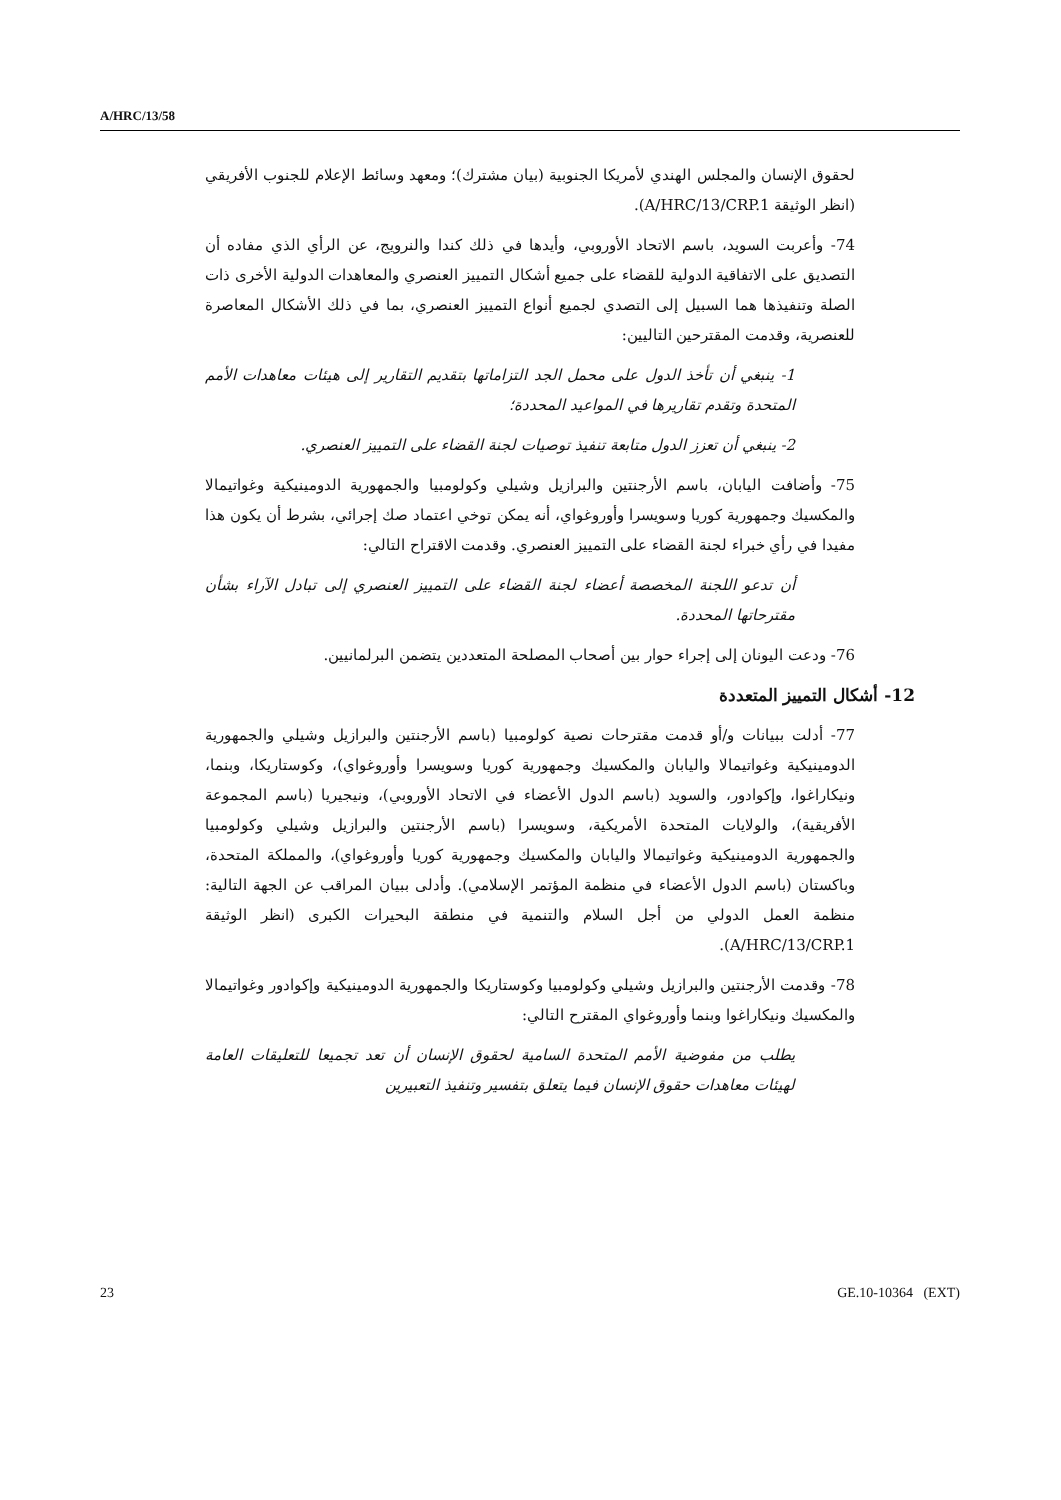A/HRC/13/58
لحقوق الإنسان والمجلس الهندي لأمريكا الجنوبية (بيان مشترك)؛ ومعهد وسائط الإعلام للجنوب الأفريقي (انظر الوثيقة A/HRC/13/CRP.1).
74- وأعربت السويد، باسم الاتحاد الأوروبي، وأيدها في ذلك كندا والنرويج، عن الرأي الذي مفاده أن التصديق على الاتفاقية الدولية للقضاء على جميع أشكال التمييز العنصري والمعاهدات الدولية الأخرى ذات الصلة وتنفيذها هما السبيل إلى التصدي لجميع أنواع التمييز العنصري، بما في ذلك الأشكال المعاصرة للعنصرية، وقدمت المقترحين التاليين:
1- ينبغي أن تأخذ الدول على محمل الجد التزاماتها بتقديم التقارير إلى هيئات معاهدات الأمم المتحدة وتقدم تقاريرها في المواعيد المحددة؛
2- ينبغي أن تعزز الدول متابعة تنفيذ توصيات لجنة القضاء على التمييز العنصري.
75- وأضافت اليابان، باسم الأرجنتين والبرازيل وشيلي وكولومبيا والجمهورية الدومينيكية وغواتيمالا والمكسيك وجمهورية كوريا وسويسرا وأوروغواي، أنه يمكن توخي اعتماد صك إجرائي، بشرط أن يكون هذا مفيدا في رأي خبراء لجنة القضاء على التمييز العنصري. وقدمت الاقتراح التالي:
أن تدعو اللجنة المخصصة أعضاء لجنة القضاء على التمييز العنصري إلى تبادل الآراء بشأن مقترحاتها المحددة.
76- ودعت اليونان إلى إجراء حوار بين أصحاب المصلحة المتعددين يتضمن البرلمانيين.
12- أشكال التمييز المتعددة
77- أدلت ببيانات و/أو قدمت مقترحات نصية كولومبيا (باسم الأرجنتين والبرازيل وشيلي والجمهورية الدومينيكية وغواتيمالا واليابان والمكسيك وجمهورية كوريا وسويسرا وأوروغواي)، وكوستاريكا، وبنما، ونيكاراغوا، وإكوادور، والسويد (باسم الدول الأعضاء في الاتحاد الأوروبي)، ونيجيريا (باسم المجموعة الأفريقية)، والولايات المتحدة الأمريكية، وسويسرا (باسم الأرجنتين والبرازيل وشيلي وكولومبيا والجمهورية الدومينيكية وغواتيمالا واليابان والمكسيك وجمهورية كوريا وأوروغواي)، والمملكة المتحدة، وباكستان (باسم الدول الأعضاء في منظمة المؤتمر الإسلامي). وأدلى ببيان المراقب عن الجهة التالية: منظمة العمل الدولي من أجل السلام والتنمية في منطقة البحيرات الكبرى (انظر الوثيقة A/HRC/13/CRP.1).
78- وقدمت الأرجنتين والبرازيل وشيلي وكولومبيا وكوستاريكا والجمهورية الدومينيكية وإكوادور وغواتيمالا والمكسيك ونيكاراغوا وبنما وأوروغواي المقترح التالي:
يطلب من مفوضية الأمم المتحدة السامية لحقوق الإنسان أن تعد تجميعا للتعليقات العامة لهيئات معاهدات حقوق الإنسان فيما يتعلق بتفسير وتنفيذ التعبيرين
23 GE.10-10364 (EXT)